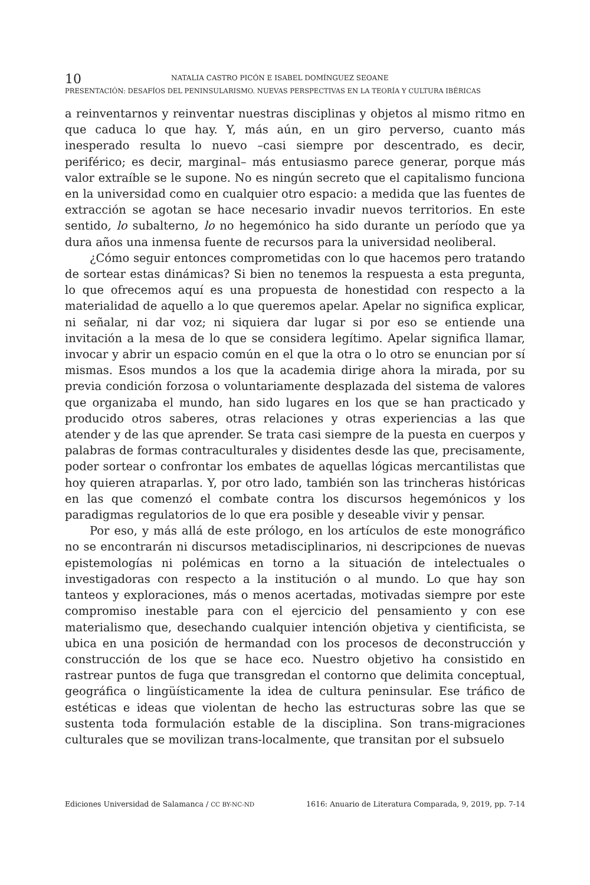10 NATALIA CASTRO PICÓN E ISABEL DOMÍNGUEZ SEOANE
PRESENTACIÓN: DESAFÍOS DEL PENINSULARISMO. NUEVAS PERSPECTIVAS EN LA TEORÍA Y CULTURA IBÉRICAS
a reinventarnos y reinventar nuestras disciplinas y objetos al mismo ritmo en que caduca lo que hay. Y, más aún, en un giro perverso, cuanto más inesperado resulta lo nuevo –casi siempre por descentrado, es decir, periférico; es decir, marginal– más entusiasmo parece generar, porque más valor extraíble se le supone. No es ningún secreto que el capitalismo funciona en la universidad como en cualquier otro espacio: a medida que las fuentes de extracción se agotan se hace necesario invadir nuevos territorios. En este sentido, lo subalterno, lo no hegemónico ha sido durante un período que ya dura años una inmensa fuente de recursos para la universidad neoliberal.
¿Cómo seguir entonces comprometidas con lo que hacemos pero tratando de sortear estas dinámicas? Si bien no tenemos la respuesta a esta pregunta, lo que ofrecemos aquí es una propuesta de honestidad con respecto a la materialidad de aquello a lo que queremos apelar. Apelar no significa explicar, ni señalar, ni dar voz; ni siquiera dar lugar si por eso se entiende una invitación a la mesa de lo que se considera legítimo. Apelar significa llamar, invocar y abrir un espacio común en el que la otra o lo otro se enuncian por sí mismas. Esos mundos a los que la academia dirige ahora la mirada, por su previa condición forzosa o voluntariamente desplazada del sistema de valores que organizaba el mundo, han sido lugares en los que se han practicado y producido otros saberes, otras relaciones y otras experiencias a las que atender y de las que aprender. Se trata casi siempre de la puesta en cuerpos y palabras de formas contraculturales y disidentes desde las que, precisamente, poder sortear o confrontar los embates de aquellas lógicas mercantilistas que hoy quieren atraparlas. Y, por otro lado, también son las trincheras históricas en las que comenzó el combate contra los discursos hegemónicos y los paradigmas regulatorios de lo que era posible y deseable vivir y pensar.
Por eso, y más allá de este prólogo, en los artículos de este monográfico no se encontrarán ni discursos metadisciplinarios, ni descripciones de nuevas epistemologías ni polémicas en torno a la situación de intelectuales o investigadoras con respecto a la institución o al mundo. Lo que hay son tanteos y exploraciones, más o menos acertadas, motivadas siempre por este compromiso inestable para con el ejercicio del pensamiento y con ese materialismo que, desechando cualquier intención objetiva y cientificista, se ubica en una posición de hermandad con los procesos de deconstrucción y construcción de los que se hace eco. Nuestro objetivo ha consistido en rastrear puntos de fuga que transgredan el contorno que delimita conceptual, geográfica o lingüísticamente la idea de cultura peninsular. Ese tráfico de estéticas e ideas que violentan de hecho las estructuras sobre las que se sustenta toda formulación estable de la disciplina. Son trans-migraciones culturales que se movilizan trans-localmente, que transitan por el subsuelo
Ediciones Universidad de Salamanca / CC BY-NC-ND 1616: Anuario de Literatura Comparada, 9, 2019, pp. 7-14